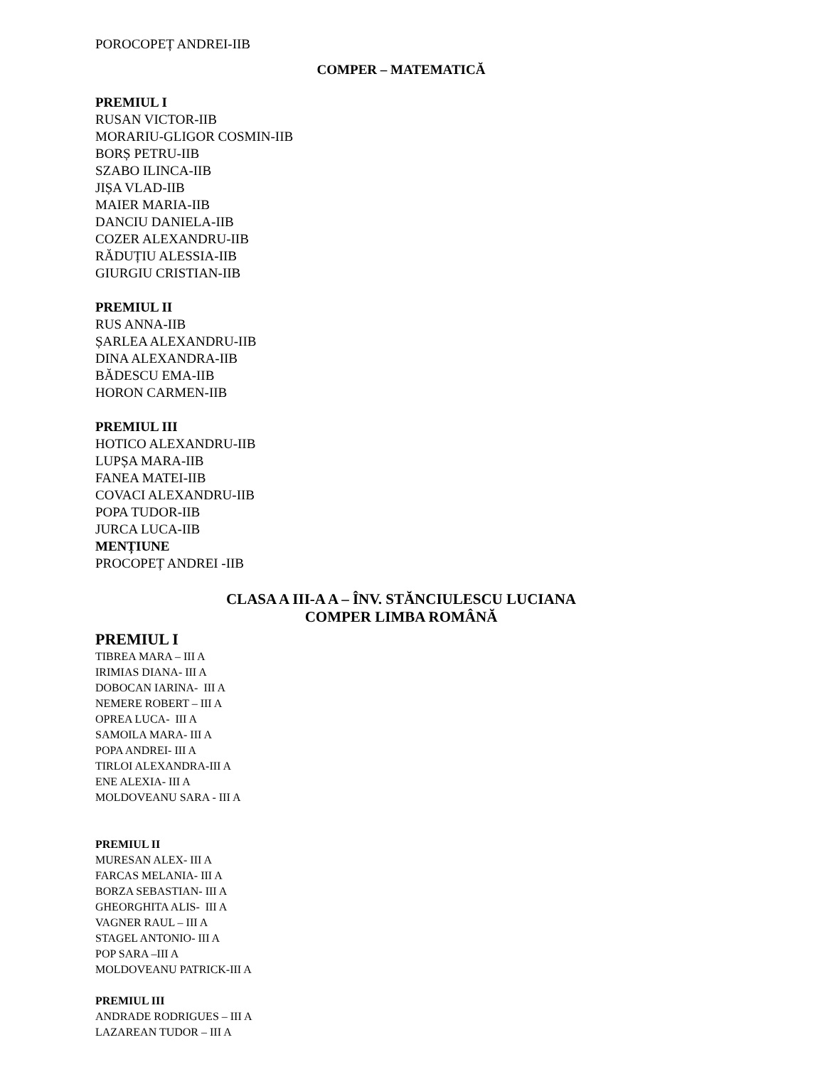POROCOPEȚ ANDREI-IIB
COMPER – MATEMATICĂ
PREMIUL I
RUSAN VICTOR-IIB
MORARIU-GLIGOR COSMIN-IIB
BORȘ PETRU-IIB
SZABO ILINCA-IIB
JIȘA VLAD-IIB
MAIER MARIA-IIB
DANCIU DANIELA-IIB
COZER ALEXANDRU-IIB
RĂDUȚIU ALESSIA-IIB
GIURGIU CRISTIAN-IIB
PREMIUL II
RUS ANNA-IIB
ȘARLEA ALEXANDRU-IIB
DINA ALEXANDRA-IIB
BĂDESCU EMA-IIB
HORON CARMEN-IIB
PREMIUL III
HOTICO ALEXANDRU-IIB
LUPȘA MARA-IIB
FANEA MATEI-IIB
COVACI ALEXANDRU-IIB
POPA TUDOR-IIB
JURCA LUCA-IIB
MENȚIUNE
PROCOPEȚ ANDREI -IIB
CLASA A III-A A – ÎNV. STĂNCIULESCU LUCIANA
COMPER LIMBA ROMÂNĂ
PREMIUL I
TIBREA MARA – III A
IRIMIAS DIANA- III A
DOBOCAN IARINA- III A
NEMERE ROBERT – III A
OPREA LUCA- III A
SAMOILA MARA- III A
POPA ANDREI- III A
TIRLOI ALEXANDRA-III A
ENE ALEXIA- III A
MOLDOVEANU SARA - III A
PREMIUL II
MURESAN ALEX- III A
FARCAS MELANIA- III A
BORZA SEBASTIAN- III A
GHEORGHITA ALIS- III A
VAGNER RAUL – III A
STAGEL ANTONIO- III A
POP SARA –III A
MOLDOVEANU PATRICK-III A
PREMIUL III
ANDRADE RODRIGUES – III A
LAZAREAN TUDOR – III A